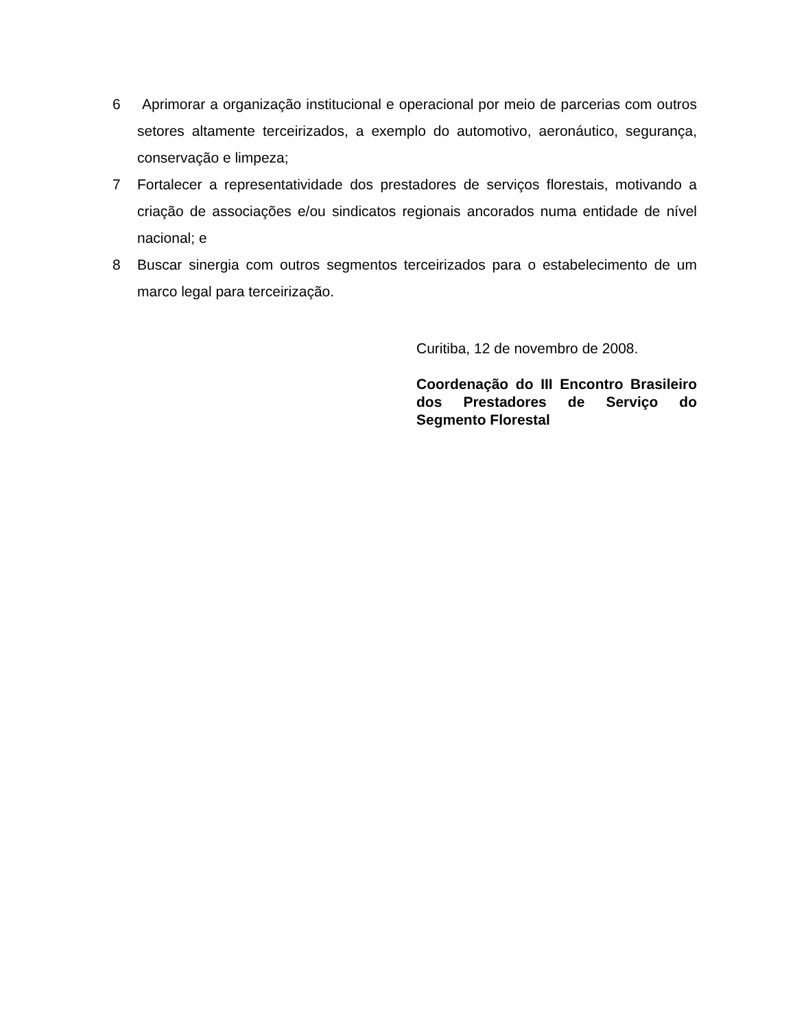6 Aprimorar a organização institucional e operacional por meio de parcerias com outros setores altamente terceirizados, a exemplo do automotivo, aeronáutico, segurança, conservação e limpeza;
7 Fortalecer a representatividade dos prestadores de serviços florestais, motivando a criação de associações e/ou sindicatos regionais ancorados numa entidade de nível nacional; e
8 Buscar sinergia com outros segmentos terceirizados para o estabelecimento de um marco legal para terceirização.
Curitiba, 12 de novembro de 2008.
Coordenação do III Encontro Brasileiro dos Prestadores de Serviço do Segmento Florestal